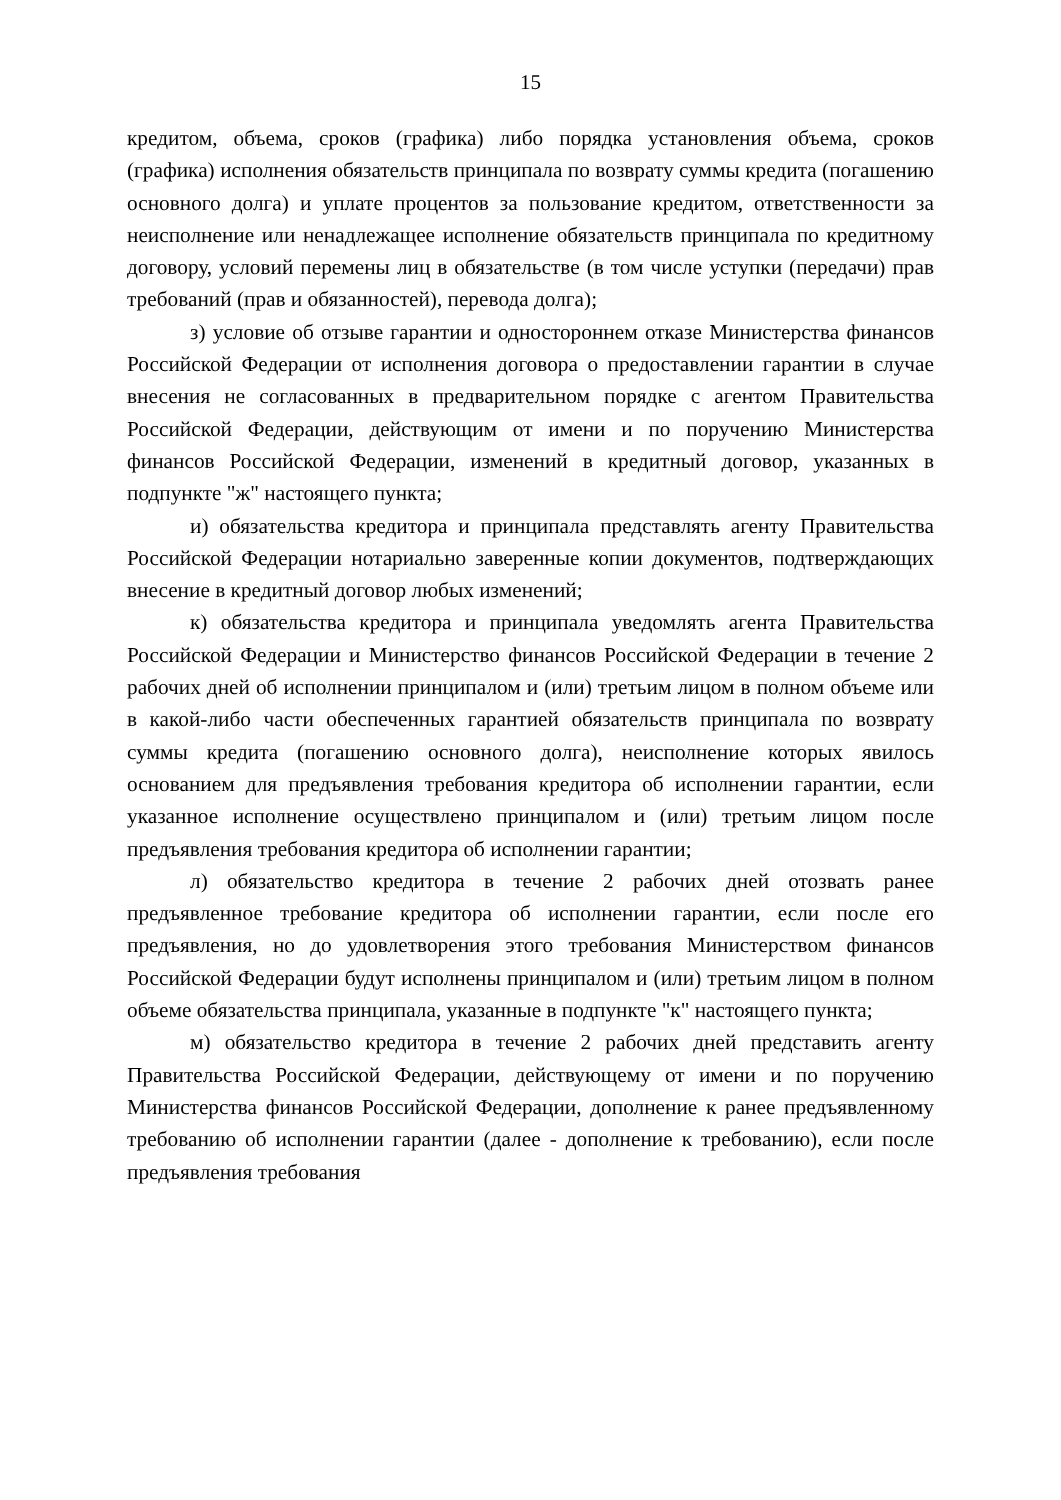15
кредитом, объема, сроков (графика) либо порядка установления объема, сроков (графика) исполнения обязательств принципала по возврату суммы кредита (погашению основного долга) и уплате процентов за пользование кредитом, ответственности за неисполнение или ненадлежащее исполнение обязательств принципала по кредитному договору, условий перемены лиц в обязательстве (в том числе уступки (передачи) прав требований (прав и обязанностей), перевода долга);
з) условие об отзыве гарантии и одностороннем отказе Министерства финансов Российской Федерации от исполнения договора о предоставлении гарантии в случае внесения не согласованных в предварительном порядке с агентом Правительства Российской Федерации, действующим от имени и по поручению Министерства финансов Российской Федерации, изменений в кредитный договор, указанных в подпункте "ж" настоящего пункта;
и) обязательства кредитора и принципала представлять агенту Правительства Российской Федерации нотариально заверенные копии документов, подтверждающих внесение в кредитный договор любых изменений;
к) обязательства кредитора и принципала уведомлять агента Правительства Российской Федерации и Министерство финансов Российской Федерации в течение 2 рабочих дней об исполнении принципалом и (или) третьим лицом в полном объеме или в какой-либо части обеспеченных гарантией обязательств принципала по возврату суммы кредита (погашению основного долга), неисполнение которых явилось основанием для предъявления требования кредитора об исполнении гарантии, если указанное исполнение осуществлено принципалом и (или) третьим лицом после предъявления требования кредитора об исполнении гарантии;
л) обязательство кредитора в течение 2 рабочих дней отозвать ранее предъявленное требование кредитора об исполнении гарантии, если после его предъявления, но до удовлетворения этого требования Министерством финансов Российской Федерации будут исполнены принципалом и (или) третьим лицом в полном объеме обязательства принципала, указанные в подпункте "к" настоящего пункта;
м) обязательство кредитора в течение 2 рабочих дней представить агенту Правительства Российской Федерации, действующему от имени и по поручению Министерства финансов Российской Федерации, дополнение к ранее предъявленному требованию об исполнении гарантии (далее - дополнение к требованию), если после предъявления требования